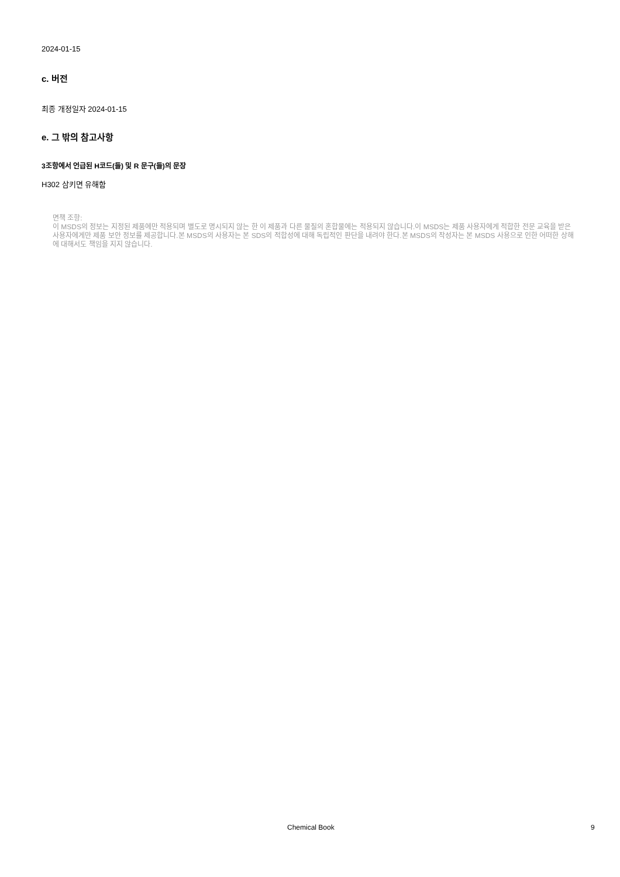2024-01-15
c. 버전
최종 개정일자 2024-01-15
e. 그 밖의 참고사항
3조항에서 언급된 H코드(들) 및 R 문구(들)의 문장
H302 삼키면 유해함
면책 조항:
이 MSDS의 정보는 지정된 제품에만 적용되며 별도로 명시되지 않는 한 이 제품과 다른 물질의 혼합물에는 적용되지 않습니다.이 MSDS는 제품 사용자에게 적합한 전문 교육을 받은 사용자에게만 제품 보안 정보를 제공합니다.본 MSDS의 사용자는 본 SDS의 적합성에 대해 독립적인 판단을 내려야 한다.본 MSDS의 작성자는 본 MSDS 사용으로 인한 어떠한 상해에 대해서도 책임을 지지 않습니다.
Chemical Book 9